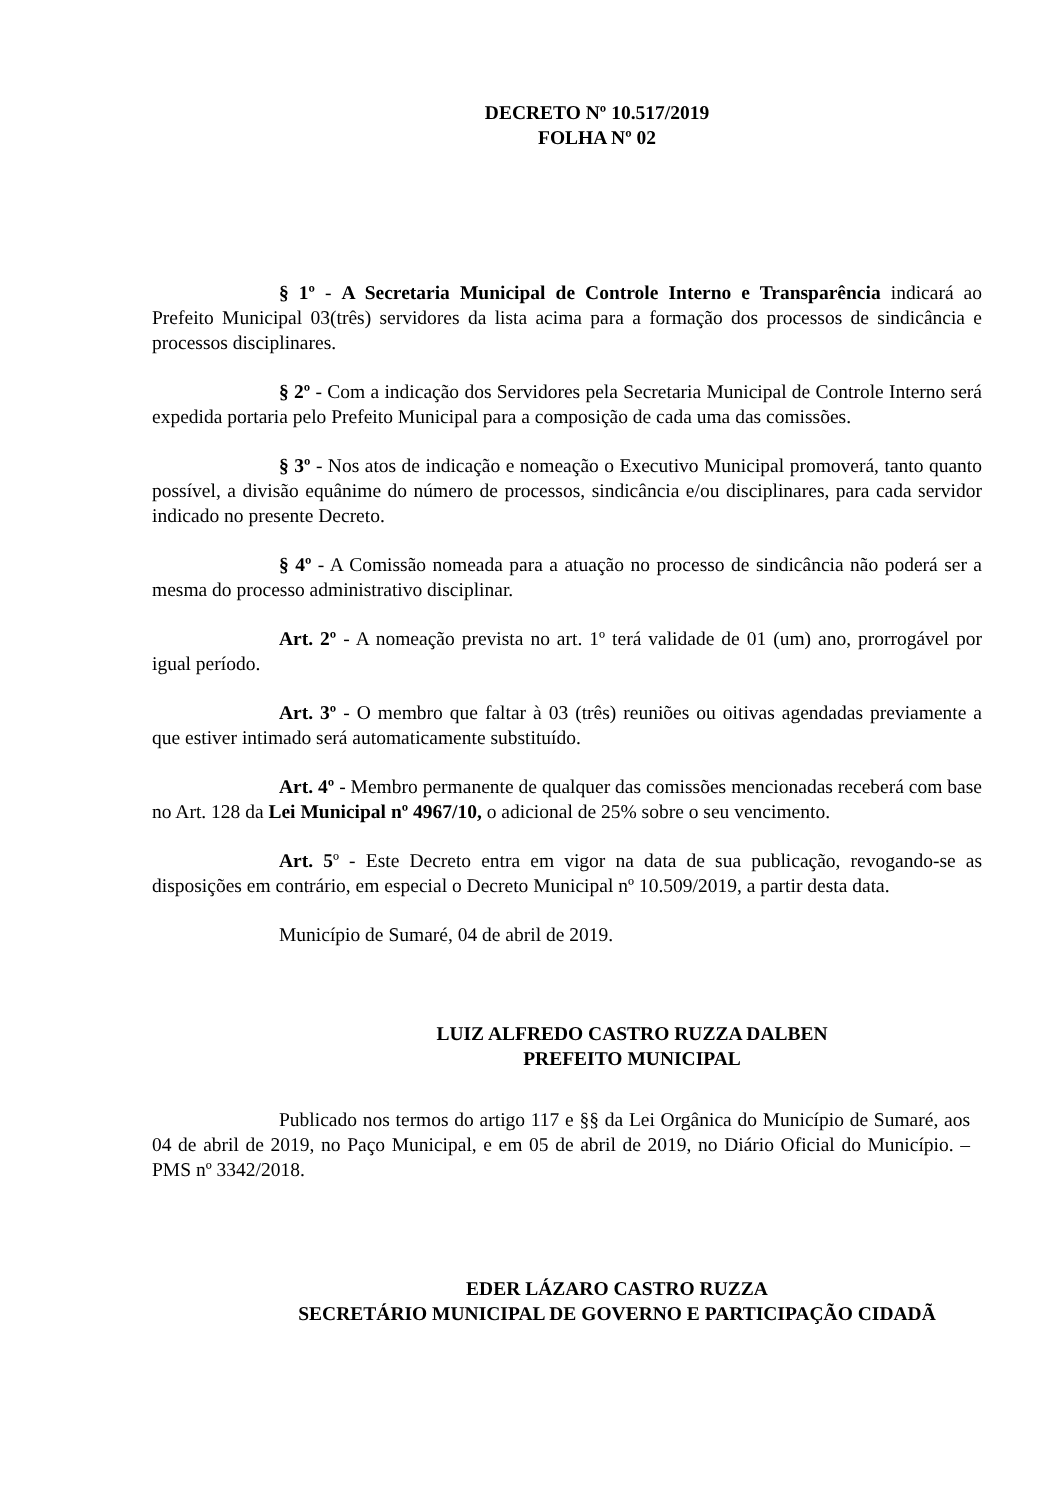DECRETO Nº 10.517/2019
FOLHA Nº 02
§ 1º - A Secretaria Municipal de Controle Interno e Transparência indicará ao Prefeito Municipal 03(três) servidores da lista acima para a formação dos processos de sindicância e processos disciplinares.
§ 2º - Com a indicação dos Servidores pela Secretaria Municipal de Controle Interno será expedida portaria pelo Prefeito Municipal para a composição de cada uma das comissões.
§ 3º - Nos atos de indicação e nomeação o Executivo Municipal promoverá, tanto quanto possível, a divisão equânime do número de processos, sindicância e/ou disciplinares, para cada servidor indicado no presente Decreto.
§ 4º - A Comissão nomeada para a atuação no processo de sindicância não poderá ser a mesma do processo administrativo disciplinar.
Art. 2º - A nomeação prevista no art. 1º terá validade de 01 (um) ano, prorrogável por igual período.
Art. 3º - O membro que faltar à 03 (três) reuniões ou oitivas agendadas previamente a que estiver intimado será automaticamente substituído.
Art. 4º - Membro permanente de qualquer das comissões mencionadas receberá com base no Art. 128 da Lei Municipal nº 4967/10, o adicional de 25% sobre o seu vencimento.
Art. 5º - Este Decreto entra em vigor na data de sua publicação, revogando-se as disposições em contrário, em especial o Decreto Municipal nº 10.509/2019, a partir desta data.
Município de Sumaré, 04 de abril de 2019.
LUIZ ALFREDO CASTRO RUZZA DALBEN
PREFEITO MUNICIPAL
Publicado nos termos do artigo 117 e §§ da Lei Orgânica do Município de Sumaré, aos 04 de abril de 2019, no Paço Municipal, e em 05 de abril de 2019, no Diário Oficial do Município. – PMS nº 3342/2018.
EDER LÁZARO CASTRO RUZZA
SECRETÁRIO MUNICIPAL DE GOVERNO E PARTICIPAÇÃO CIDADÃ